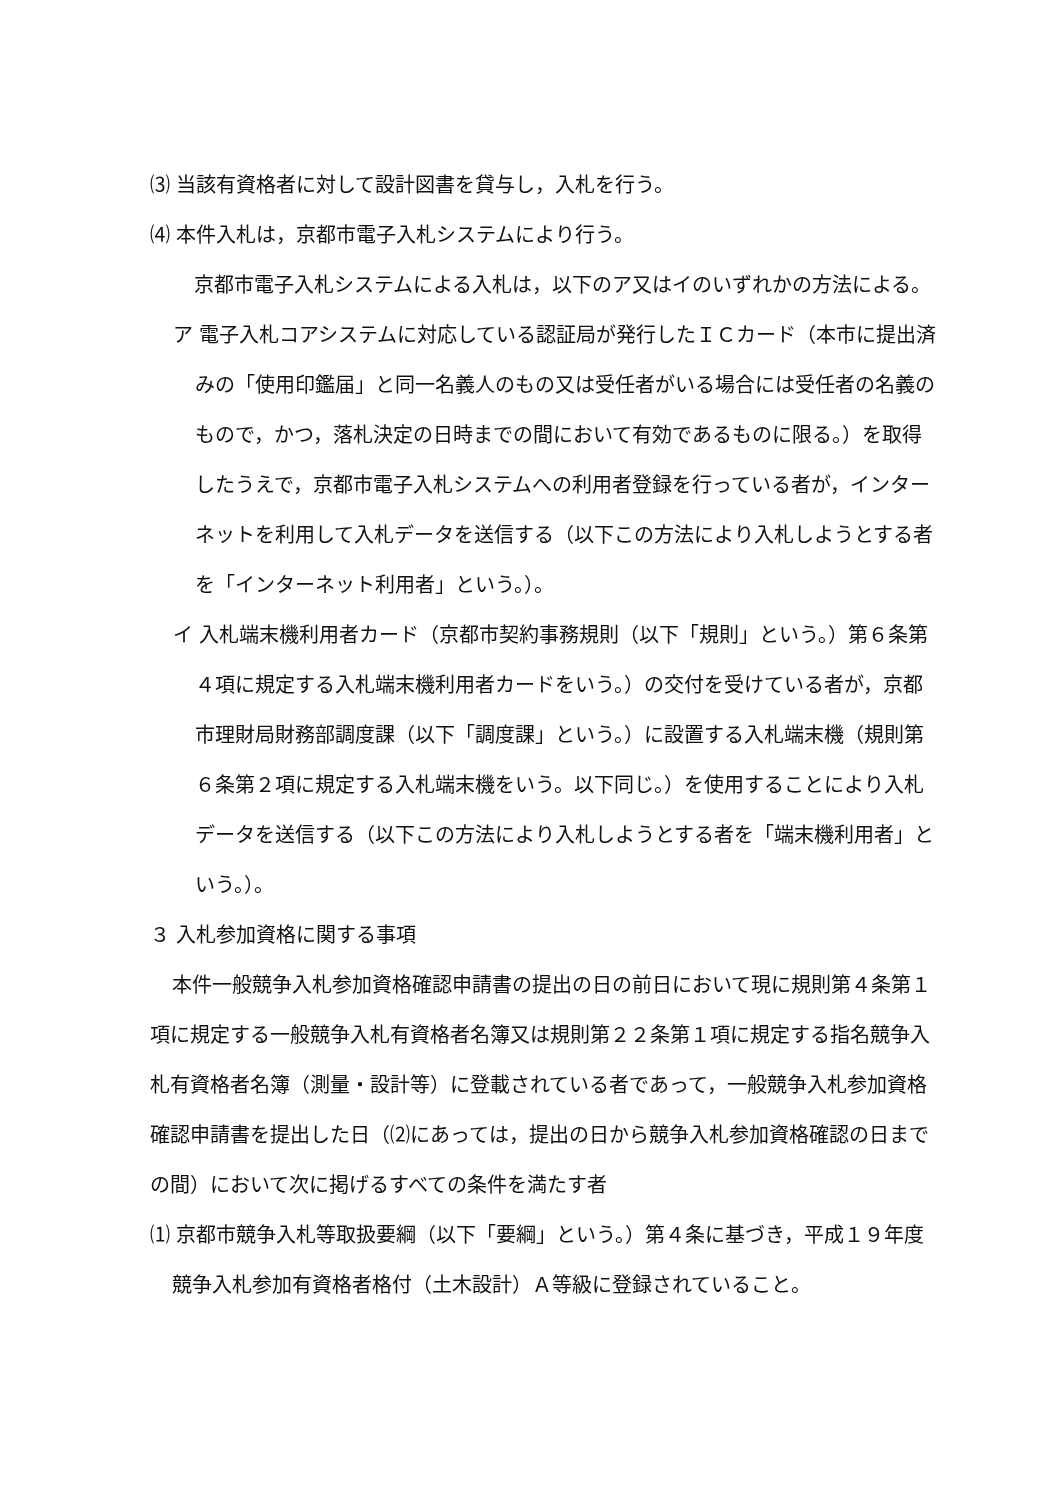⑶ 当該有資格者に対して設計図書を貸与し，入札を行う。
⑷ 本件入札は，京都市電子入札システムにより行う。
京都市電子入札システムによる入札は，以下のア又はイのいずれかの方法による。
ア 電子入札コアシステムに対応している認証局が発行したＩＣカード（本市に提出済みの「使用印鑑届」と同一名義人のもの又は受任者がいる場合には受任者の名義のもので，かつ，落札決定の日時までの間において有効であるものに限る。）を取得したうえで，京都市電子入札システムへの利用者登録を行っている者が，インターネットを利用して入札データを送信する（以下この方法により入札しようとする者を「インターネット利用者」という。）。
イ 入札端末機利用者カード（京都市契約事務規則（以下「規則」という。）第６条第４項に規定する入札端末機利用者カードをいう。）の交付を受けている者が，京都市理財局財務部調度課（以下「調度課」という。）に設置する入札端末機（規則第６条第２項に規定する入札端末機をいう。以下同じ。）を使用することにより入札データを送信する（以下この方法により入札しようとする者を「端末機利用者」という。）。
３ 入札参加資格に関する事項
本件一般競争入札参加資格確認申請書の提出の日の前日において現に規則第４条第１項に規定する一般競争入札有資格者名簿又は規則第２２条第１項に規定する指名競争入札有資格者名簿（測量・設計等）に登載されている者であって，一般競争入札参加資格確認申請書を提出した日（⑵にあっては，提出の日から競争入札参加資格確認の日までの間）において次に掲げるすべての条件を満たす者
⑴ 京都市競争入札等取扱要綱（以下「要綱」という。）第４条に基づき，平成１９年度競争入札参加有資格者格付（土木設計）Ａ等級に登録されていること。